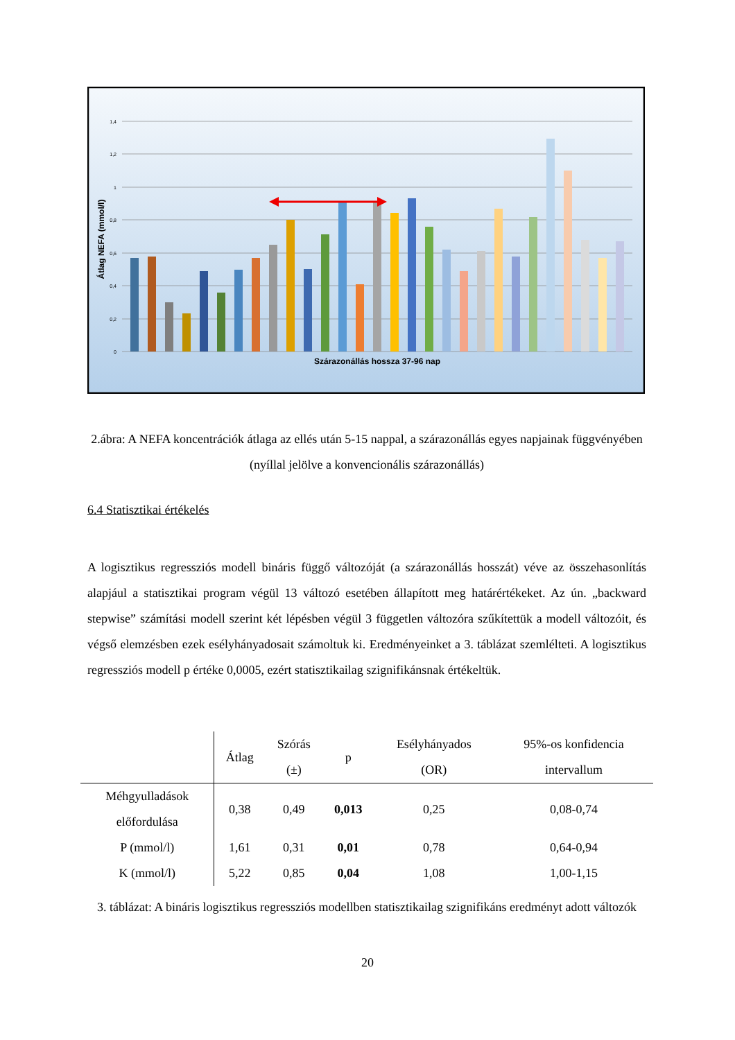1,4
1,2
1
0,8
0,6
0,4
0,2
0
Szárazonállás hossza 37-96 nap
Átlag NEFA (mmol/l)
2.ábra: A NEFA koncentrációk átlaga az ellés után 5-15 nappal, a szárazonállás egyes napjainak függvényében (nyíllal jelölve a konvencionális szárazonállás)
6.4 Statisztikai értékelés
A logisztikus regressziós modell bináris függő változóját (a szárazonállás hosszát) véve az összehasonlítás alapjául a statisztikai program végül 13 változó esetében állapított meg határértékeket. Az ún. „backward stepwise” számítási modell szerint két lépésben végül 3 független változóra szűkítettük a modell változóit, és végső elemzésben ezek esélyhányadosait számoltuk ki. Eredményeinket a 3. táblázat szemlélteti. A logisztikus regressziós modell p értéke 0,0005, ezért statisztikailag szignifikánsnak értékeltük.
| | Átlag | Szórás (±) | p | Esélyhányados (OR) | 95%-os konfidencia intervallum |
| --- | --- | --- | --- | --- | --- |
| Méhgyulladások előfordulása | 0,38 | 0,49 | 0,013 | 0,25 | 0,08-0,74 |
| P (mmol/l) | 1,61 | 0,31 | 0,01 | 0,78 | 0,64-0,94 |
| K (mmol/l) | 5,22 | 0,85 | 0,04 | 1,08 | 1,00-1,15 |
3. táblázat: A bináris logisztikus regressziós modellben statisztikailag szignifikáns eredményt adott változók
20